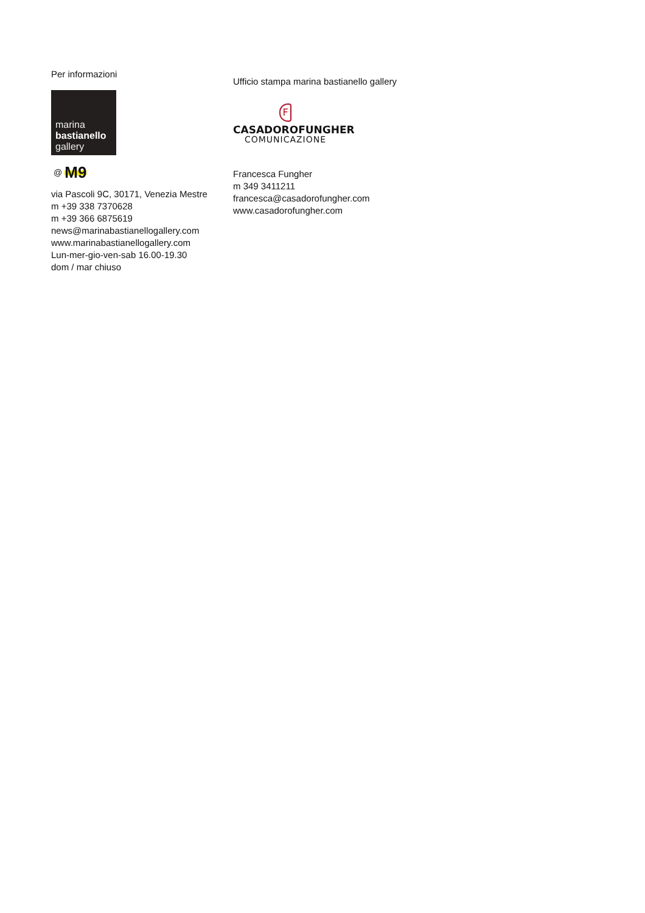Per informazioni
marina
bastianello
gallery
@ M9
via Pascoli 9C, 30171, Venezia Mestre
m +39 338 7370628
m +39 366 6875619
news@marinabastianellogallery.com
www.marinabastianellogallery.com
Lun-mer-gio-ven-sab 16.00-19.30
dom / mar chiuso
Ufficio stampa marina bastianello gallery
F
CASADOROFUNGHER
COMUNICAZIONE
Francesca Fungher
m 349 3411211
francesca@casadorofungher.com
www.casadorofungher.com